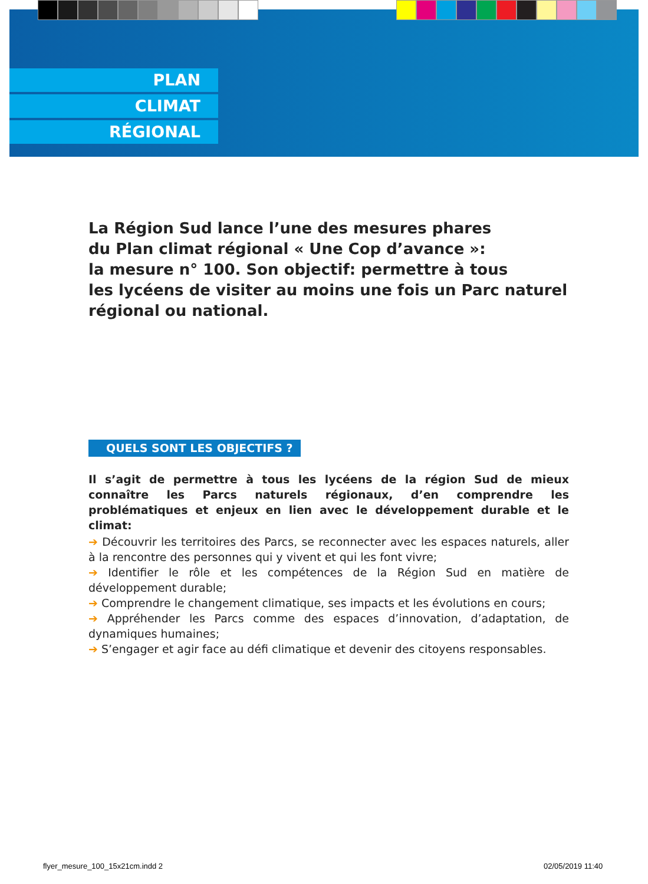PLAN
CLIMAT
RÉGIONAL
La Région Sud lance l’une des mesures phares
du Plan climat régional « Une Cop d’avance »:
la mesure n° 100. Son objectif: permettre à tous
les lycéens de visiter au moins une fois un Parc naturel
régional ou national.
QUELS SONT LES OBJECTIFS ?
Il s’agit de permettre à tous les lycéens de la région Sud de mieux connaître les Parcs naturels régionaux, d’en comprendre les problématiques et enjeux en lien avec le développement durable et le climat:
➔ Découvrir les territoires des Parcs, se reconnecter avec les espaces naturels, aller à la rencontre des personnes qui y vivent et qui les font vivre;
➔ Identifier le rôle et les compétences de la Région Sud en matière de développement durable;
➔ Comprendre le changement climatique, ses impacts et les évolutions en cours;
➔ Appréhender les Parcs comme des espaces d’innovation, d’adaptation, de dynamiques humaines;
➔ S’engager et agir face au défi climatique et devenir des citoyens responsables.
flyer_mesure_100_15x21cm.indd 2
02/05/2019 11:40